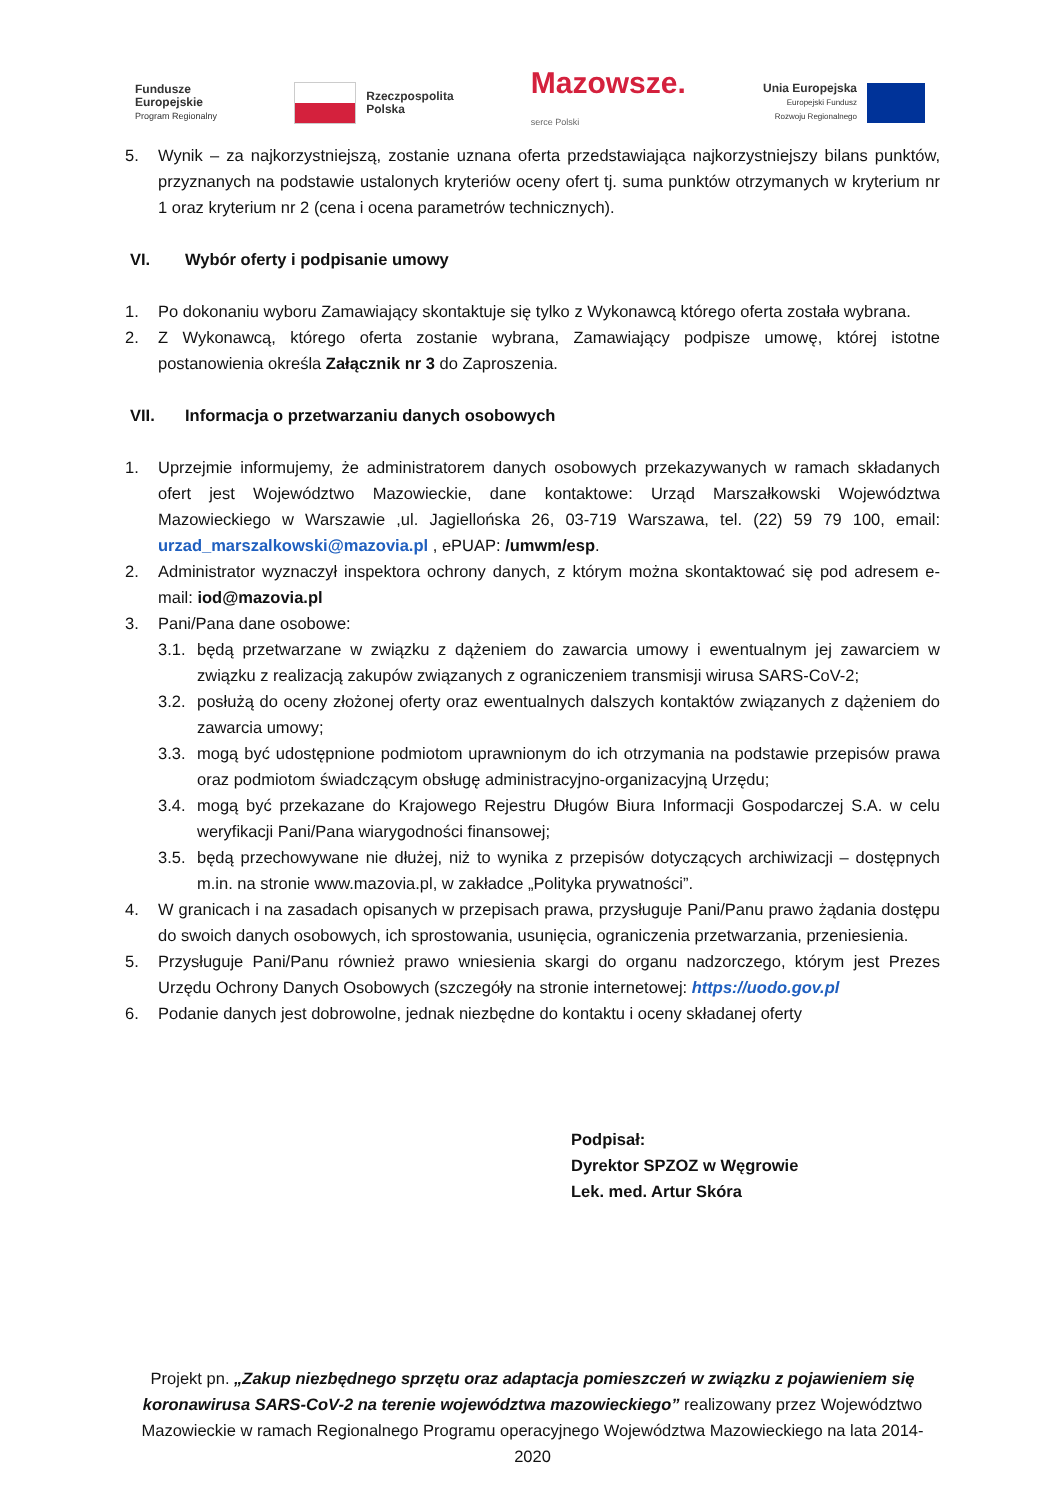Fundusze
Europejskie
Program Regionalny
Rzeczpospolita
Polska
Mazowsze.
serce Polski
Unia Europejska
Europejski Fundusz
Rozwoju Regionalnego
5. Wynik – za najkorzystniejszą, zostanie uznana oferta przedstawiająca najkorzystniejszy bilans punktów, przyznanych na podstawie ustalonych kryteriów oceny ofert tj. suma punktów otrzymanych w kryterium nr 1 oraz kryterium nr 2 (cena i ocena parametrów technicznych).
VI. Wybór oferty i podpisanie umowy
1. Po dokonaniu wyboru Zamawiający skontaktuje się tylko z Wykonawcą którego oferta została wybrana.
2. Z Wykonawcą, którego oferta zostanie wybrana, Zamawiający podpisze umowę, której istotne postanowienia określa Załącznik nr 3 do Zaproszenia.
VII. Informacja o przetwarzaniu danych osobowych
1. Uprzejmie informujemy, że administratorem danych osobowych przekazywanych w ramach składanych ofert jest Województwo Mazowieckie, dane kontaktowe: Urząd Marszałkowski Województwa Mazowieckiego w Warszawie ,ul. Jagiellońska 26, 03-719 Warszawa, tel. (22) 59 79 100, email: urzad_marszalkowski@mazovia.pl , ePUAP: /umwm/esp.
2. Administrator wyznaczył inspektora ochrony danych, z którym można skontaktować się pod adresem e-mail: iod@mazovia.pl
3. Pani/Pana dane osobowe:
3.1. będą przetwarzane w związku z dążeniem do zawarcia umowy i ewentualnym jej zawarciem w związku z realizacją zakupów związanych z ograniczeniem transmisji wirusa SARS-CoV-2;
3.2. posłużą do oceny złożonej oferty oraz ewentualnych dalszych kontaktów związanych z dążeniem do zawarcia umowy;
3.3. mogą być udostępnione podmiotom uprawnionym do ich otrzymania na podstawie przepisów prawa oraz podmiotom świadczącym obsługę administracyjno-organizacyjną Urzędu;
3.4. mogą być przekazane do Krajowego Rejestru Długów Biura Informacji Gospodarczej S.A. w celu weryfikacji Pani/Pana wiarygodności finansowej;
3.5. będą przechowywane nie dłużej, niż to wynika z przepisów dotyczących archiwizacji – dostępnych m.in. na stronie www.mazovia.pl, w zakładce „Polityka prywatności”.
4. W granicach i na zasadach opisanych w przepisach prawa, przysługuje Pani/Panu prawo żądania dostępu do swoich danych osobowych, ich sprostowania, usunięcia, ograniczenia przetwarzania, przeniesienia.
5. Przysługuje Pani/Panu również prawo wniesienia skargi do organu nadzorczego, którym jest Prezes Urzędu Ochrony Danych Osobowych (szczegóły na stronie internetowej: https://uodo.gov.pl
6. Podanie danych jest dobrowolne, jednak niezbędne do kontaktu i oceny składanej oferty
Podpisał:
Dyrektor SPZOZ w Węgrowie
Lek. med. Artur Skóra
Projekt pn. „Zakup niezbędnego sprzętu oraz adaptacja pomieszczeń w związku z pojawieniem się koronawirusa SARS-CoV-2 na terenie województwa mazowieckiego” realizowany przez Województwo Mazowieckie w ramach Regionalnego Programu operacyjnego Województwa Mazowieckiego na lata 2014-2020